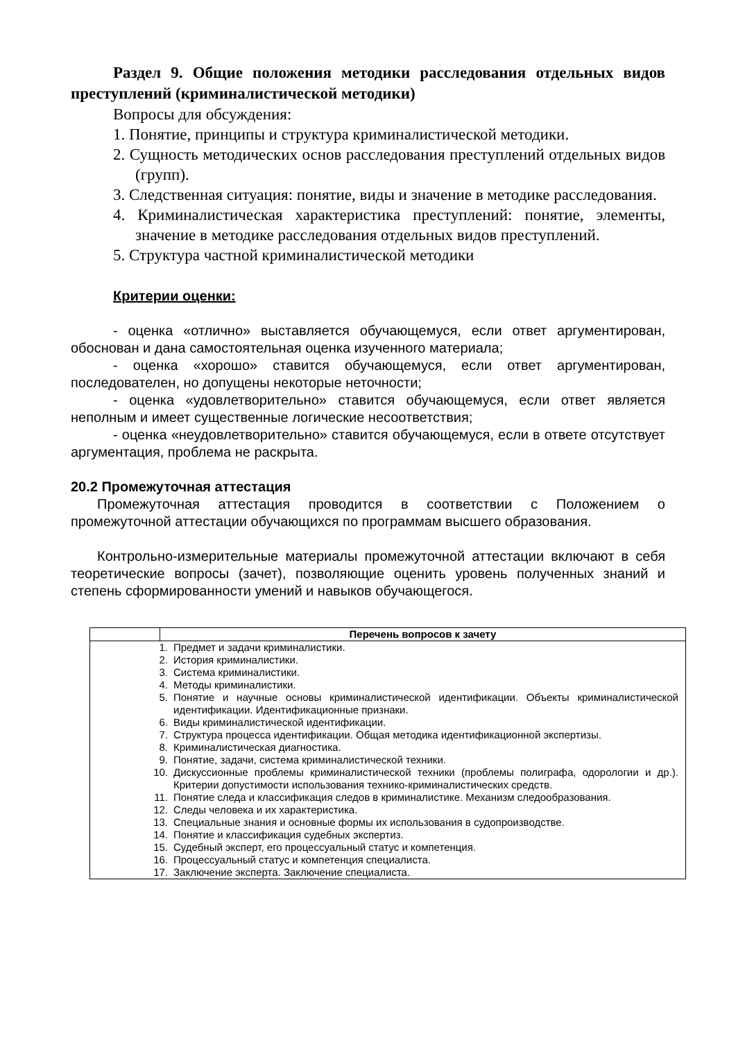Раздел 9. Общие положения методики расследования отдельных видов преступлений (криминалистической методики)
Вопросы для обсуждения:
1. Понятие, принципы и структура криминалистической методики.
2. Сущность методических основ расследования преступлений отдельных видов (групп).
3. Следственная ситуация: понятие, виды и значение в методике расследования.
4. Криминалистическая характеристика преступлений: понятие, элементы, значение в методике расследования отдельных видов преступлений.
5. Структура частной криминалистической методики
Критерии оценки:
- оценка «отлично» выставляется обучающемуся, если ответ аргументирован, обоснован и дана самостоятельная оценка изученного материала;
- оценка «хорошо» ставится обучающемуся, если ответ аргументирован, последователен, но допущены некоторые неточности;
- оценка «удовлетворительно» ставится обучающемуся, если ответ является неполным и имеет существенные логические несоответствия;
- оценка «неудовлетворительно» ставится обучающемуся, если в ответе отсутствует аргументация, проблема не раскрыта.
20.2 Промежуточная аттестация
Промежуточная аттестация проводится в соответствии с Положением о промежуточной аттестации обучающихся по программам высшего образования.
Контрольно-измерительные материалы промежуточной аттестации включают в себя теоретические вопросы (зачет), позволяющие оценить уровень полученных знаний и степень сформированности умений и навыков обучающегося.
| | Перечень вопросов к зачету |
| --- | --- |
| 1. Предмет и задачи криминалистики. 2. История криминалистики. 3. Система криминалистики. 4. Методы криминалистики. 5. Понятие и научные основы криминалистической идентификации. Объекты криминалистической идентификации. Идентификационные признаки. 6. Виды криминалистической идентификации. 7. Структура процесса идентификации. Общая методика идентификационной экспертизы. 8. Криминалистическая диагностика. 9. Понятие, задачи, система криминалистической техники. 10. Дискуссионные проблемы криминалистической техники (проблемы полиграфа, одорологии и др.). Критерии допустимости использования технико-криминалистических средств. 11. Понятие следа и классификация следов в криминалистике. Механизм следообразования. 12. Следы человека и их характеристика. 13. Специальные знания и основные формы их использования в судопроизводстве. 14. Понятие и классификация судебных экспертиз. 15. Судебный эксперт, его процессуальный статус и компетенция. 16. Процессуальный статус и компетенция специалиста. 17. Заключение эксперта. Заключение специалиста. | |